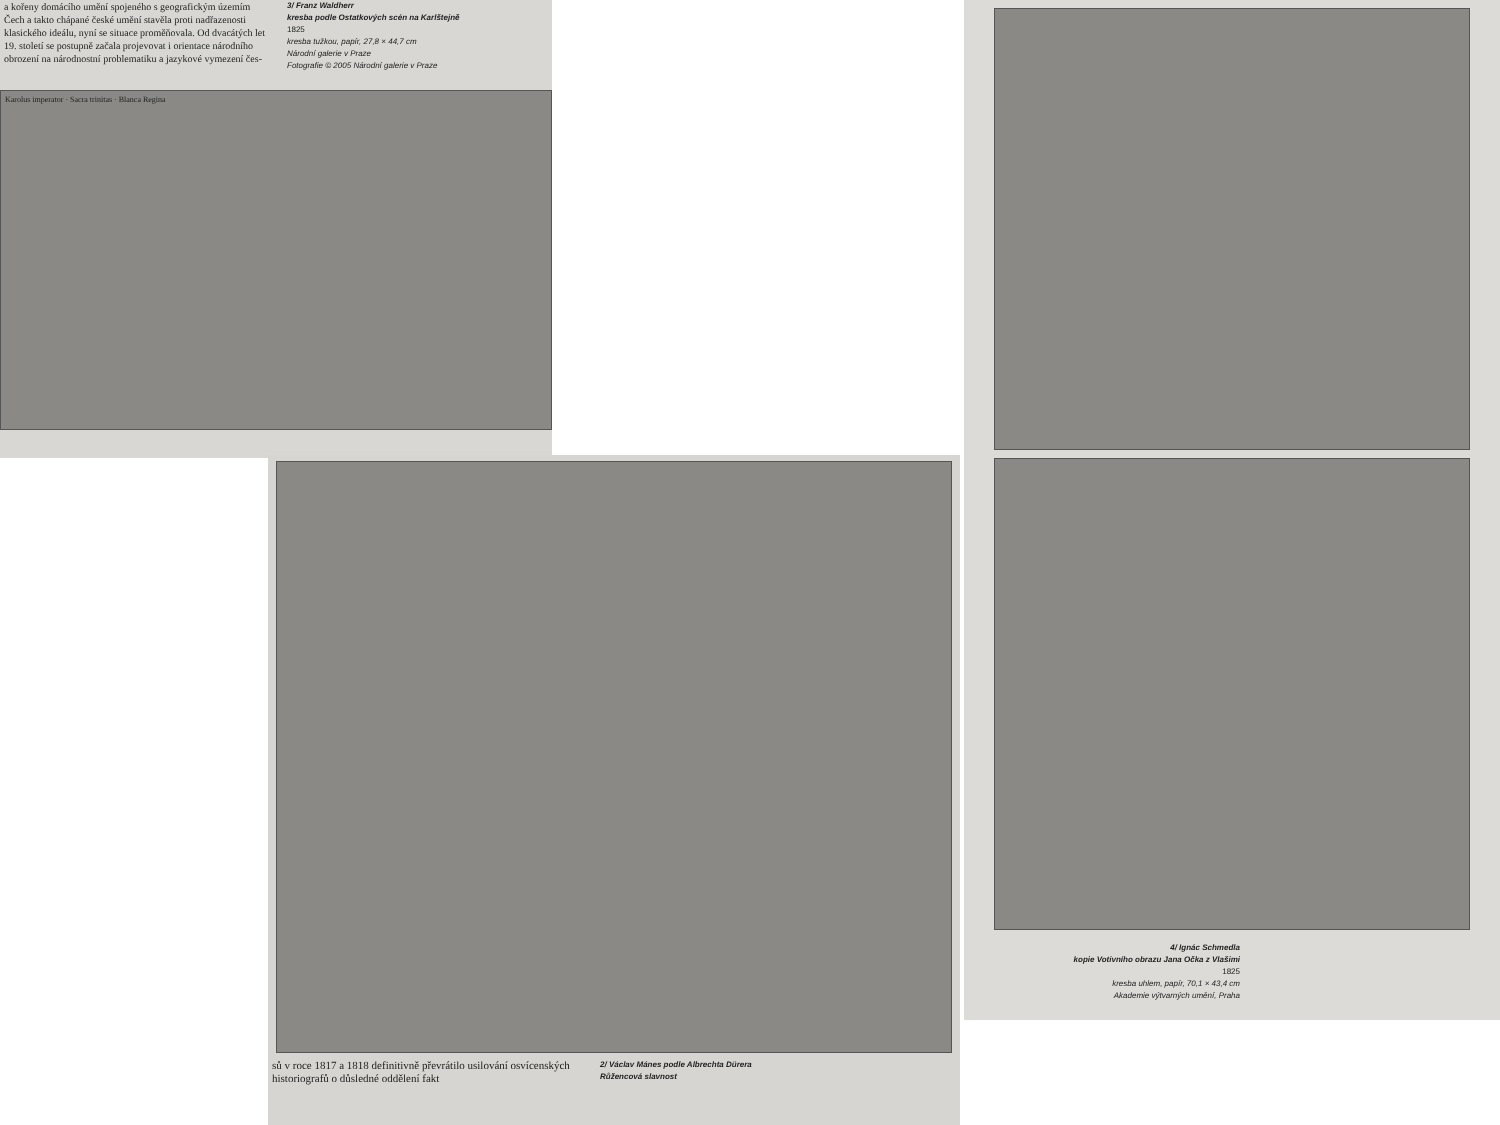a kořeny domácího umění spojeného s geografickým územím Čech a takto chápané české umění stavěla proti nadřazenosti klasického ideálu, nyní se situace proměňovala. Od dvacátých let 19. století se postupně začala projevovat i orientace národního obrození na národnostní problematiku a jazykové vymezení čes-
3/ Franz Waldherr
kresba podle Ostatkových scén na Karlštejně
1825
kresba tužkou, papír, 27,8 × 44,7 cm
Národní galerie v Praze
Fotografie © 2005 Národní galerie v Praze
Karolus imperator · Sacra trinitas · Blanca Regina
sů v roce 1817 a 1818 definitivně převrátilo usilování osvícenských historiografů o důsledné oddělení fakt
2/ Václav Mánes podle Albrechta Dürera
Růžencová slavnost
4/ Ignác Schmedla
kopie Votivního obrazu Jana Očka z Vlašimi
1825
kresba uhlem, papír, 70,1 × 43,4 cm
Akademie výtvarných umění, Praha